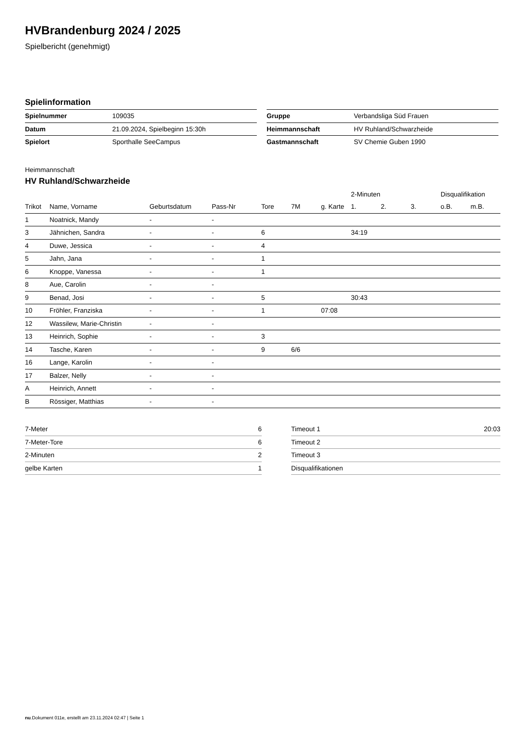HVBrandenburg 2024 / 2025
Spielbericht (genehmigt)
Spielinformation
| Spielnummer | 109035 |
| Datum | 21.09.2024, Spielbeginn 15:30h |
| Spielort | Sporthalle SeeCampus |
| Gruppe | Verbandsliga Süd Frauen |
| Heimmannschaft | HV Ruhland/Schwarzheide |
| Gastmannschaft | SV Chemie Guben 1990 |
Heimmannschaft
HV Ruhland/Schwarzheide
| | | | | | | | 2-Minuten | | | Disqualifikation | |
| --- | --- | --- | --- | --- | --- | --- | --- | --- | --- | --- | --- |
| Trikot | Name, Vorname | Geburtsdatum | Pass-Nr | Tore | 7M | g. Karte | 1. | 2. | 3. | o.B. | m.B. |
| 1 | Noatnick, Mandy | - | - | | | | | | | | |
| 3 | Jähnichen, Sandra | - | - | 6 | | | 34:19 | | | | |
| 4 | Duwe, Jessica | - | - | 4 | | | | | | | |
| 5 | Jahn, Jana | - | - | 1 | | | | | | | |
| 6 | Knoppe, Vanessa | - | - | 1 | | | | | | | |
| 8 | Aue, Carolin | - | - | | | | | | | | |
| 9 | Benad, Josi | - | - | 5 | | | 30:43 | | | | |
| 10 | Fröhler, Franziska | - | - | 1 | | 07:08 | | | | | |
| 12 | Wassilew, Marie-Christin | - | - | | | | | | | | |
| 13 | Heinrich, Sophie | - | - | 3 | | | | | | | |
| 14 | Tasche, Karen | - | - | 9 | 6/6 | | | | | | |
| 16 | Lange, Karolin | - | - | | | | | | | | |
| 17 | Balzer, Nelly | - | - | | | | | | | | |
| A | Heinrich, Annett | - | - | | | | | | | | |
| B | Rössiger, Matthias | - | - | | | | | | | | |
| 7-Meter | 6 |
| 7-Meter-Tore | 6 |
| 2-Minuten | 2 |
| gelbe Karten | 1 |
| Timeout 1 | 20:03 |
| Timeout 2 | |
| Timeout 3 | |
| Disqualifikationen | |
nu.Dokument 011e, erstellt am 23.11.2024 02:47 | Seite 1